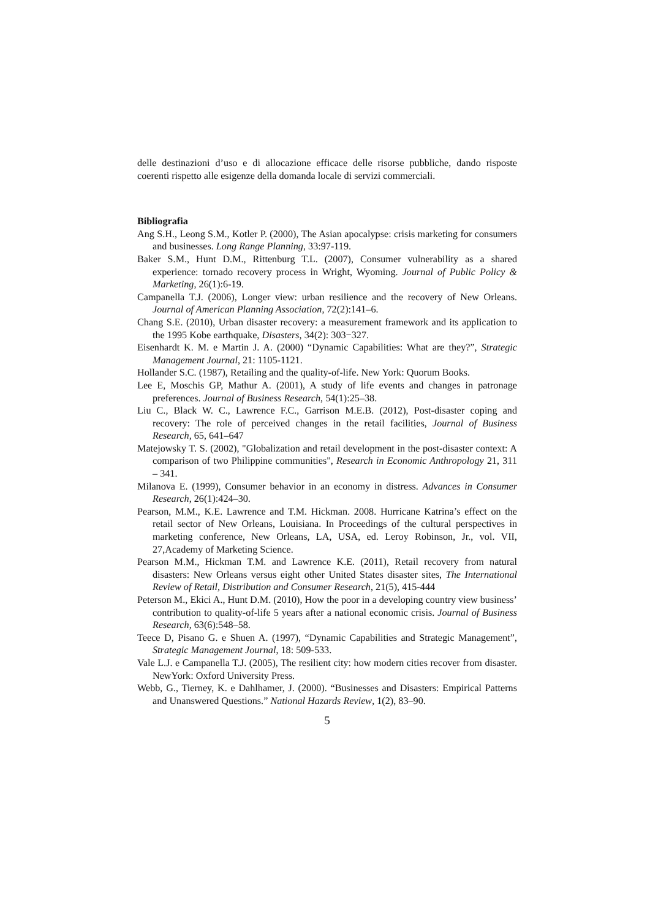delle destinazioni d’uso e di allocazione efficace delle risorse pubbliche, dando risposte coerenti rispetto alle esigenze della domanda locale di servizi commerciali.
Bibliografia
Ang S.H., Leong S.M., Kotler P. (2000), The Asian apocalypse: crisis marketing for consumers and businesses. Long Range Planning, 33:97-119.
Baker S.M., Hunt D.M., Rittenburg T.L. (2007), Consumer vulnerability as a shared experience: tornado recovery process in Wright, Wyoming. Journal of Public Policy & Marketing, 26(1):6-19.
Campanella T.J. (2006), Longer view: urban resilience and the recovery of New Orleans. Journal of American Planning Association, 72(2):141–6.
Chang S.E. (2010), Urban disaster recovery: a measurement framework and its application to the 1995 Kobe earthquake, Disasters, 34(2): 303−327.
Eisenhardt K. M. e Martin J. A. (2000) “Dynamic Capabilities: What are they?”, Strategic Management Journal, 21: 1105-1121.
Hollander S.C. (1987), Retailing and the quality-of-life. New York: Quorum Books.
Lee E, Moschis GP, Mathur A. (2001), A study of life events and changes in patronage preferences. Journal of Business Research, 54(1):25–38.
Liu C., Black W. C., Lawrence F.C., Garrison M.E.B. (2012), Post-disaster coping and recovery: The role of perceived changes in the retail facilities, Journal of Business Research, 65, 641–647
Matejowsky T. S. (2002), "Globalization and retail development in the post-disaster context: A comparison of two Philippine communities", Research in Economic Anthropology 21, 311 – 341.
Milanova E. (1999), Consumer behavior in an economy in distress. Advances in Consumer Research, 26(1):424–30.
Pearson, M.M., K.E. Lawrence and T.M. Hickman. 2008. Hurricane Katrina’s effect on the retail sector of New Orleans, Louisiana. In Proceedings of the cultural perspectives in marketing conference, New Orleans, LA, USA, ed. Leroy Robinson, Jr., vol. VII, 27,Academy of Marketing Science.
Pearson M.M., Hickman T.M. and Lawrence K.E. (2011), Retail recovery from natural disasters: New Orleans versus eight other United States disaster sites, The International Review of Retail, Distribution and Consumer Research, 21(5), 415-444
Peterson M., Ekici A., Hunt D.M. (2010), How the poor in a developing country view business’ contribution to quality-of-life 5 years after a national economic crisis. Journal of Business Research, 63(6):548–58.
Teece D, Pisano G. e Shuen A. (1997), “Dynamic Capabilities and Strategic Management”, Strategic Management Journal, 18: 509-533.
Vale L.J. e Campanella T.J. (2005), The resilient city: how modern cities recover from disaster. NewYork: Oxford University Press.
Webb, G., Tierney, K. e Dahlhamer, J. (2000). “Businesses and Disasters: Empirical Patterns and Unanswered Questions.” National Hazards Review, 1(2), 83–90.
5